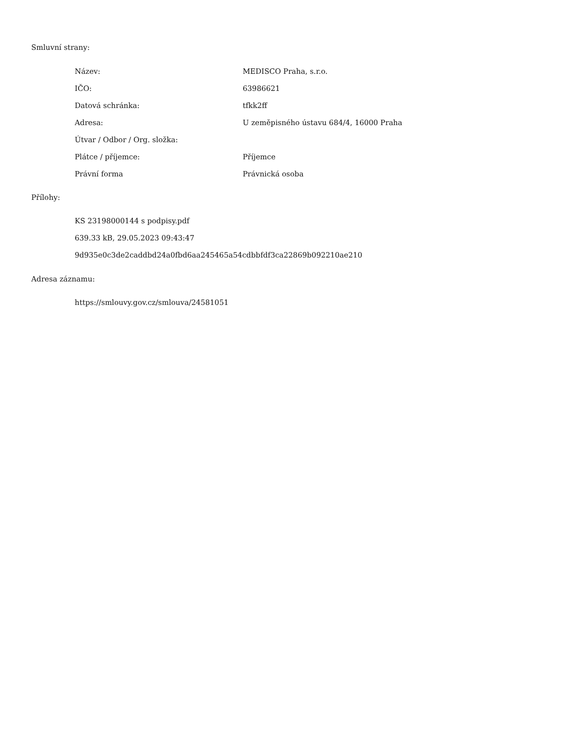Smluvní strany:
| Název: | MEDISCO Praha, s.r.o. |
| IČO: | 63986621 |
| Datová schránka: | tfkk2ff |
| Adresa: | U zeměpisného ústavu 684/4, 16000 Praha |
| Útvar / Odbor / Org. složka: | |
| Plátce / příjemce: | Příjemce |
| Právní forma | Právnická osoba |
Přílohy:
KS 23198000144 s podpisy.pdf
639.33 kB, 29.05.2023 09:43:47
9d935e0c3de2caddbd24a0fbd6aa245465a54cdbbfdf3ca22869b092210ae210
Adresa záznamu:
https://smlouvy.gov.cz/smlouva/24581051